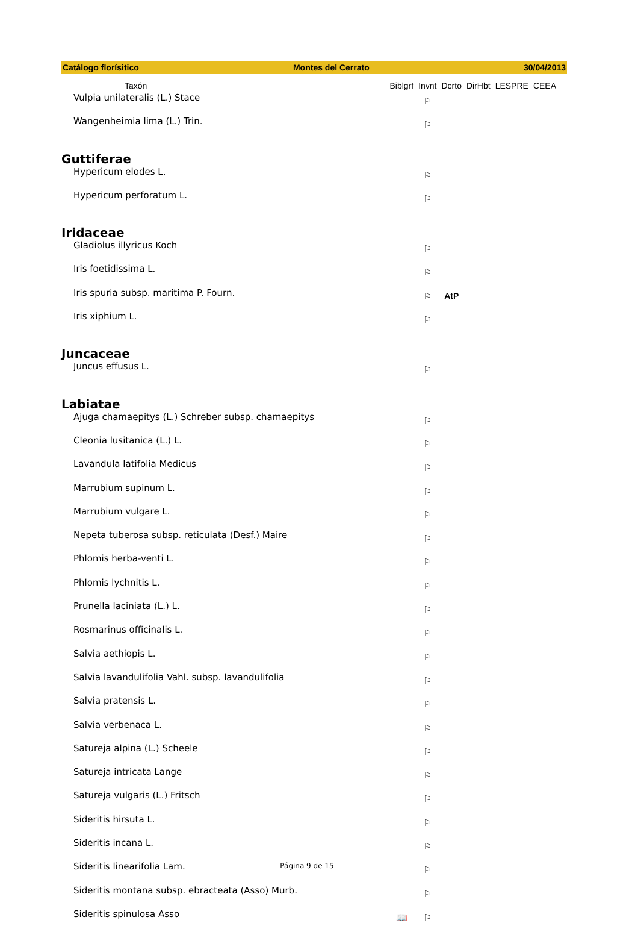Catálogo florísitico Montes del Cerrato 30/04/2013
| Taxón | Biblgrf | Invnt | Dcrto | DirHbt | LESPRE | CEEA |
| --- | --- | --- | --- | --- | --- | --- |
| Vulpia unilateralis (L.) Stace | | ⚐ | | | | |
| Wangenheimia lima (L.) Trin. | | ⚐ | | | | |
| Guttiferae | | | | | | |
| Hypericum elodes L. | | ⚐ | | | | |
| Hypericum perforatum L. | | ⚐ | | | | |
| Iridaceae | | | | | | |
| Gladiolus illyricus Koch | | ⚐ | | | | |
| Iris foetidissima L. | | ⚐ | | | | |
| Iris spuria subsp. maritima P. Fourn. | | ⚐ | AtP | | | |
| Iris xiphium L. | | ⚐ | | | | |
| Juncaceae | | | | | | |
| Juncus effusus L. | | ⚐ | | | | |
| Labiatae | | | | | | |
| Ajuga chamaepitys (L.) Schreber subsp. chamaepitys | | ⚐ | | | | |
| Cleonia lusitanica (L.) L. | | ⚐ | | | | |
| Lavandula latifolia Medicus | | ⚐ | | | | |
| Marrubium supinum L. | | ⚐ | | | | |
| Marrubium vulgare L. | | ⚐ | | | | |
| Nepeta tuberosa subsp. reticulata (Desf.) Maire | | ⚐ | | | | |
| Phlomis herba-venti L. | | ⚐ | | | | |
| Phlomis lychnitis L. | | ⚐ | | | | |
| Prunella laciniata (L.) L. | | ⚐ | | | | |
| Rosmarinus officinalis L. | | ⚐ | | | | |
| Salvia aethiopis L. | | ⚐ | | | | |
| Salvia lavandulifolia Vahl. subsp. lavandulifolia | | ⚐ | | | | |
| Salvia pratensis L. | | ⚐ | | | | |
| Salvia verbenaca L. | | ⚐ | | | | |
| Satureja alpina (L.) Scheele | | ⚐ | | | | |
| Satureja intricata Lange | | ⚐ | | | | |
| Satureja vulgaris (L.) Fritsch | | ⚐ | | | | |
| Sideritis hirsuta L. | | ⚐ | | | | |
| Sideritis incana L. | | ⚐ | | | | |
| Sideritis linearifolia Lam. | | ⚐ | | | | |
| Sideritis montana subsp. ebracteata (Asso) Murb. | | ⚐ | | | | |
| Sideritis spinulosa Asso | 📖 | ⚐ | | | | |
Página 9 de 15